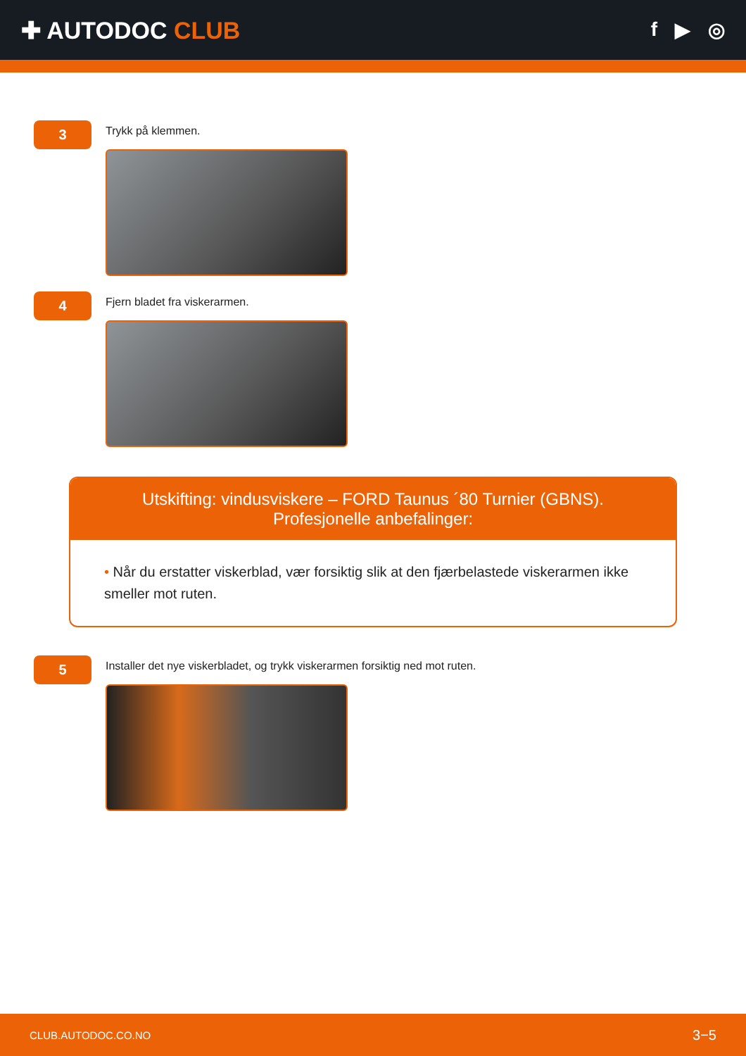✚ AUTODOC CLUB
f ▶ ◎
3
Trykk på klemmen.
4
Fjern bladet fra viskerarmen.
Utskifting: vindusviskere – FORD Taunus ´80 Turnier (GBNS). Profesjonelle anbefalinger:
• Når du erstatter viskerblad, vær forsiktig slik at den fjærbelastede viskerarmen ikke smeller mot ruten.
5
Installer det nye viskerbladet, og trykk viskerarmen forsiktig ned mot ruten.
CLUB.AUTODOC.CO.NO 3−5